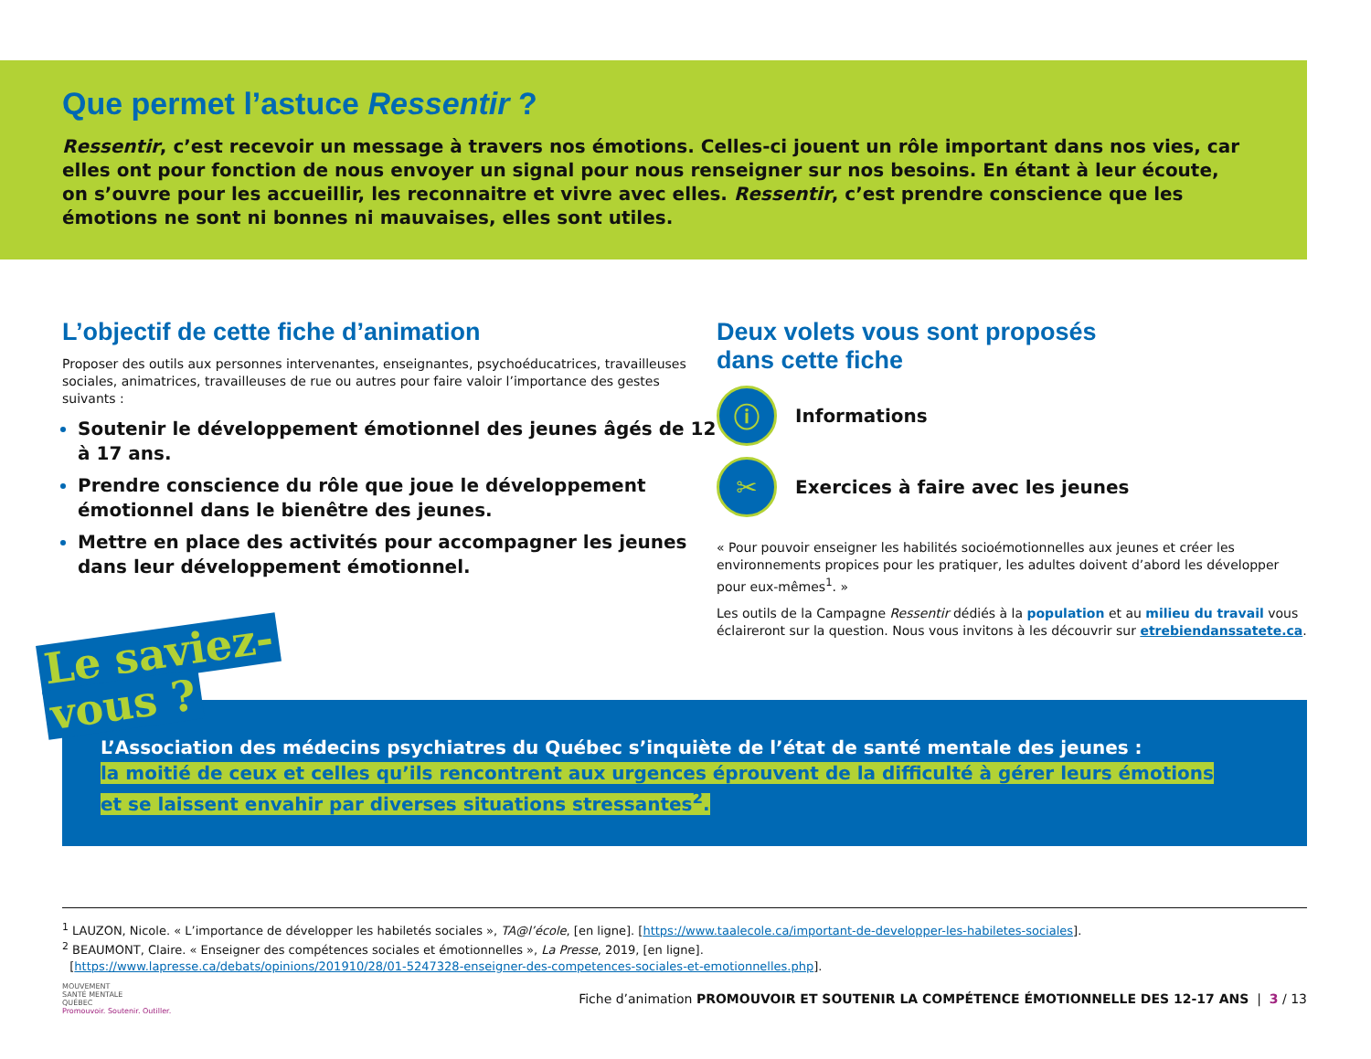Que permet l’astuce Ressentir ?
Ressentir, c’est recevoir un message à travers nos émotions. Celles-ci jouent un rôle important dans nos vies, car elles ont pour fonction de nous envoyer un signal pour nous renseigner sur nos besoins. En étant à leur écoute, on s’ouvre pour les accueillir, les reconnaitre et vivre avec elles. Ressentir, c’est prendre conscience que les émotions ne sont ni bonnes ni mauvaises, elles sont utiles.
L’objectif de cette fiche d’animation
Proposer des outils aux personnes intervenantes, enseignantes, psychoéducatrices, travailleuses sociales, animatrices, travailleuses de rue ou autres pour faire valoir l’importance des gestes suivants :
Soutenir le développement émotionnel des jeunes âgés de 12 à 17 ans.
Prendre conscience du rôle que joue le développement émotionnel dans le bienêtre des jeunes.
Mettre en place des activités pour accompagner les jeunes dans leur développement émotionnel.
Deux volets vous sont proposés
dans cette fiche
ⓘ
Informations
✂
Exercices à faire avec les jeunes
« Pour pouvoir enseigner les habilités socioémotionnelles aux jeunes et créer les environnements propices pour les pratiquer, les adultes doivent d’abord les développer pour eux-mêmes<sup>1</sup>. »
Les outils de la Campagne Ressentir dédiés à la population et au milieu du travail vous éclaireront sur la question. Nous vous invitons à les découvrir sur etrebiendanssatete.ca.
L’Association des médecins psychiatres du Québec s’inquiète de l’état de santé mentale des jeunes :
la moitié de ceux et celles qu’ils rencontrent aux urgences éprouvent de la difficulté à gérer leurs émotions
et se laissent envahir par diverses situations stressantes<sup>2</sup>.
Le saviez-
vous ?
<sup>1</sup> LAUZON, Nicole. « L’importance de développer les habiletés sociales », TA@l’école, [en ligne]. [https://www.taalecole.ca/important-de-developper-les-habiletes-sociales].
<sup>2</sup> BEAUMONT, Claire. « Enseigner des compétences sociales et émotionnelles », La Presse, 2019, [en ligne].
[https://www.lapresse.ca/debats/opinions/201910/28/01-5247328-enseigner-des-competences-sociales-et-emotionnelles.php].
MOUVEMENT
SANTÉ MENTALE
QUÉBEC
Promouvoir. Soutenir. Outiller.
Fiche d’animation PROMOUVOIR ET SOUTENIR LA COMPÉTENCE ÉMOTIONNELLE DES 12-17 ANS | 3 / 13